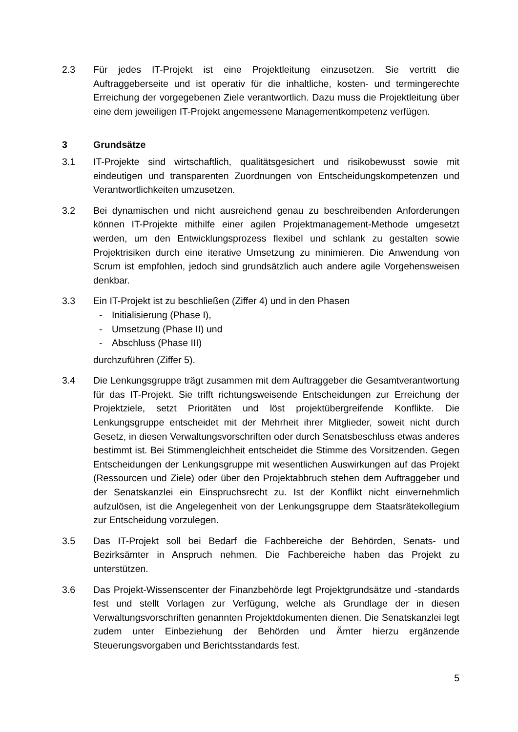2.3 Für jedes IT-Projekt ist eine Projektleitung einzusetzen. Sie vertritt die Auftraggeberseite und ist operativ für die inhaltliche, kosten- und termingerechte Erreichung der vorgegebenen Ziele verantwortlich. Dazu muss die Projektleitung über eine dem jeweiligen IT-Projekt angemessene Managementkompetenz verfügen.
3 Grundsätze
3.1 IT-Projekte sind wirtschaftlich, qualitätsgesichert und risikobewusst sowie mit eindeutigen und transparenten Zuordnungen von Entscheidungskompetenzen und Verantwortlichkeiten umzusetzen.
3.2 Bei dynamischen und nicht ausreichend genau zu beschreibenden Anforderungen können IT-Projekte mithilfe einer agilen Projektmanagement-Methode umgesetzt werden, um den Entwicklungsprozess flexibel und schlank zu gestalten sowie Projektrisiken durch eine iterative Umsetzung zu minimieren. Die Anwendung von Scrum ist empfohlen, jedoch sind grundsätzlich auch andere agile Vorgehensweisen denkbar.
3.3 Ein IT-Projekt ist zu beschließen (Ziffer 4) und in den Phasen
- Initialisierung (Phase I),
- Umsetzung (Phase II) und
- Abschluss (Phase III)
durchzuführen (Ziffer 5).
3.4 Die Lenkungsgruppe trägt zusammen mit dem Auftraggeber die Gesamtverantwortung für das IT-Projekt. Sie trifft richtungsweisende Entscheidungen zur Erreichung der Projektziele, setzt Prioritäten und löst projektübergreifende Konflikte. Die Lenkungsgruppe entscheidet mit der Mehrheit ihrer Mitglieder, soweit nicht durch Gesetz, in diesen Verwaltungsvorschriften oder durch Senatsbeschluss etwas anderes bestimmt ist. Bei Stimmengleichheit entscheidet die Stimme des Vorsitzenden. Gegen Entscheidungen der Lenkungsgruppe mit wesentlichen Auswirkungen auf das Projekt (Ressourcen und Ziele) oder über den Projektabbruch stehen dem Auftraggeber und der Senatskanzlei ein Einspruchsrecht zu. Ist der Konflikt nicht einvernehmlich aufzulösen, ist die Angelegenheit von der Lenkungsgruppe dem Staatsrätekollegium zur Entscheidung vorzulegen.
3.5 Das IT-Projekt soll bei Bedarf die Fachbereiche der Behörden, Senats- und Bezirksämter in Anspruch nehmen. Die Fachbereiche haben das Projekt zu unterstützen.
3.6 Das Projekt-Wissenscenter der Finanzbehörde legt Projektgrundsätze und -standards fest und stellt Vorlagen zur Verfügung, welche als Grundlage der in diesen Verwaltungsvorschriften genannten Projektdokumenten dienen. Die Senatskanzlei legt zudem unter Einbeziehung der Behörden und Ämter hierzu ergänzende Steuerungsvorgaben und Berichtsstandards fest.
5